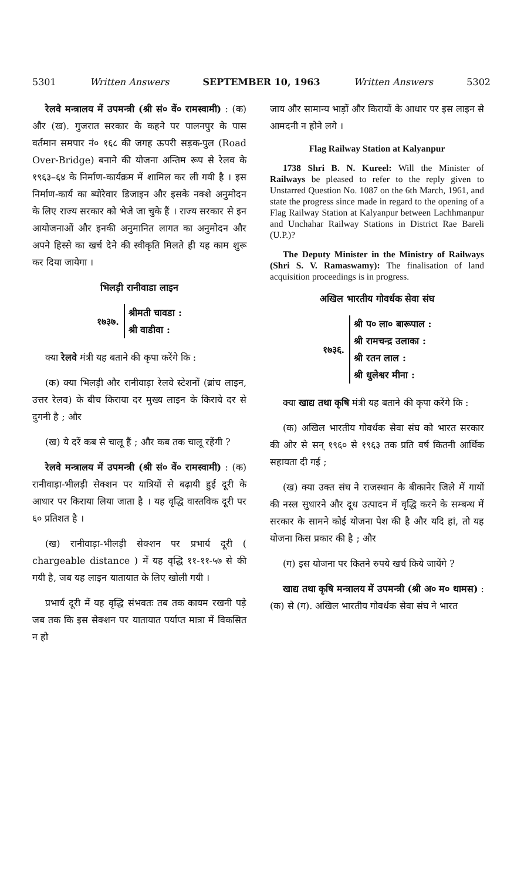5301 Written Answers SEPTEMBER 10, 1963 Written Answers 5302
रेलवे मन्त्रालय में उपमन्त्री (श्री सं० वें० रामस्वामी) : (क) और (ख). गुजरात सरकार के कहने पर पालनपुर के पास वर्तमान समपार नं० १६८ की जगह ऊपरी सड़क-पुल (Road Over-Bridge) बनाने की योजना अन्तिम रूप से रेलव के १९६३–६४ के निर्माण-कार्यक्रम में शामिल कर ली गयी है । इस निर्माण-कार्य का ब्योरेवार डिजाइन और इसके नक्शे अनुमोदन के लिए राज्य सरकार को भेजे जा चुके हैं । राज्य सरकार से इन आयोजनाओं और इनकी अनुमानित लागत का अनुमोदन और अपने हिस्से का खर्च देने की स्वीकृति मिलते ही यह काम शुरू कर दिया जायेगा ।
भिलड़ी रानीवाडा लाइन
१७३७.
श्रीमती चावडा :
श्री वाडीवा :
क्या रेलवे मंत्री यह बताने की कृपा करेंगे कि :
(क) क्या भिलड़ी और रानीवाड़ा रेलवे स्टेशनों (ब्रांच लाइन, उत्तर रेलव) के बीच किराया दर मुख्य लाइन के किराये दर से दुगनी है ; और
(ख) ये दरें कब से चालू हैं ; और कब तक चालू रहेंगी ?
रेलवे मन्त्रालय में उपमन्त्री (श्री सं० वें० रामस्वामी) : (क) रानीवाड़ा-भीलड़ी सेक्शन पर यात्रियों से बढ़ायी हुई दूरी के आधार पर किराया लिया जाता है । यह वृद्धि वास्तविक दूरी पर ६० प्रतिशत है ।
(ख) रानीवाड़ा-भीलड़ी सेक्शन पर प्रभार्य दूरी ( chargeable distance ) में यह वृद्धि ११-११-५७ से की गयी है, जब यह लाइन यातायात के लिए खोली गयी ।
प्रभार्य दूरी में यह वृद्धि संभवतः तब तक कायम रखनी पड़े जब तक कि इस सेक्शन पर यातायात पर्याप्त मात्रा में विकसित न हो
जाय और सामान्य भाड़ों और किरायों के आधार पर इस लाइन से आमदनी न होने लगे ।
Flag Railway Station at Kalyanpur
1738 Shri B. N. Kureel: Will the Minister of Railways be pleased to refer to the reply given to Unstarred Question No. 1087 on the 6th March, 1961, and state the progress since made in regard to the opening of a Flag Railway Station at Kalyanpur between Lachhmanpur and Unchahar Railway Stations in District Rae Bareli (U.P.)?
The Deputy Minister in the Ministry of Railways (Shri S. V. Ramaswamy): The finalisation of land acquisition proceedings is in progress.
अखिल भारतीय गोवर्धक सेवा संघ
१७३६.
श्री प० ला० बारूपाल :
श्री रामचन्द्र उलाका :
श्री रतन लाल :
श्री धुलेश्वर मीना :
क्या खाद्य तथा कृषि मंत्री यह बताने की कृपा करेंगे कि :
(क) अखिल भारतीय गोवर्धक सेवा संघ को भारत सरकार की ओर से सन् १९६० से १९६३ तक प्रति वर्ष कितनी आर्थिक सहायता दी गई ;
(ख) क्या उक्त संघ ने राजस्थान के बीकानेर जिले में गायों की नस्ल सुधारने और दूध उत्पादन में वृद्धि करने के सम्बन्ध में सरकार के सामने कोई योजना पेश की है और यदि हां, तो यह योजना किस प्रकार की है ; और
(ग) इस योजना पर कितने रुपये खर्च किये जायेंगे ?
खाद्य तथा कृषि मन्त्रालय में उपमन्त्री (श्री अ० म० थामस) : (क) से (ग). अखिल भारतीय गोवर्धक सेवा संघ ने भारत